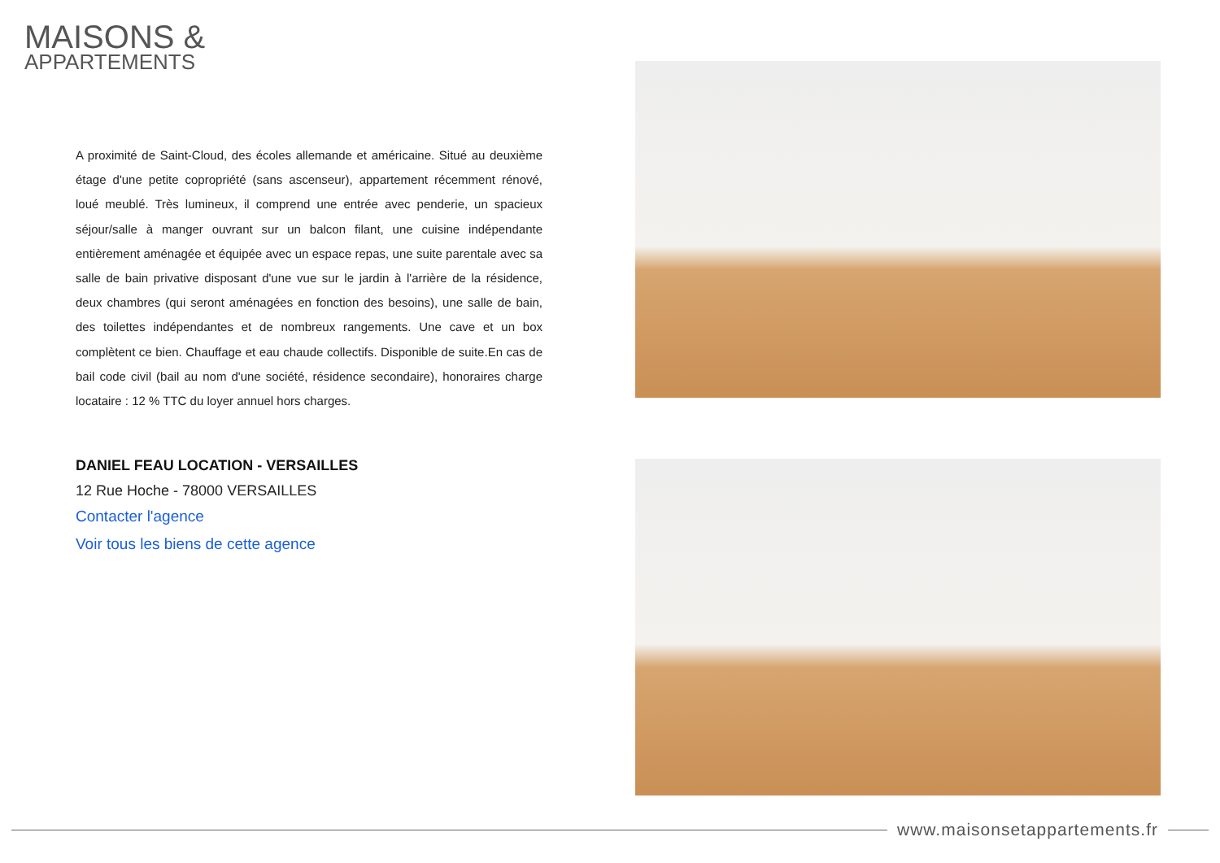MAISONS &
APPARTEMENTS
A proximité de Saint-Cloud, des écoles allemande et américaine. Situé au deuxième étage d'une petite copropriété (sans ascenseur), appartement récemment rénové, loué meublé. Très lumineux, il comprend une entrée avec penderie, un spacieux séjour/salle à manger ouvrant sur un balcon filant, une cuisine indépendante entièrement aménagée et équipée avec un espace repas, une suite parentale avec sa salle de bain privative disposant d'une vue sur le jardin à l'arrière de la résidence, deux chambres (qui seront aménagées en fonction des besoins), une salle de bain, des toilettes indépendantes et de nombreux rangements. Une cave et un box complètent ce bien. Chauffage et eau chaude collectifs. Disponible de suite.En cas de bail code civil (bail au nom d'une société, résidence secondaire), honoraires charge locataire : 12 % TTC du loyer annuel hors charges.
DANIEL FEAU LOCATION - VERSAILLES
12 Rue Hoche - 78000 VERSAILLES
Contacter l'agence
Voir tous les biens de cette agence
www.maisonsetappartements.fr